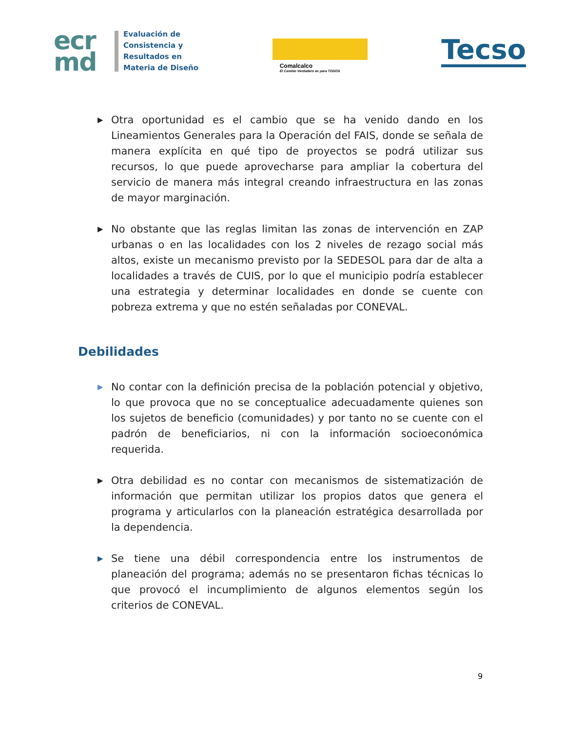ecr
md
Evaluación de
Consistencia y
Resultados en
Materia de Diseño
Comalcalco
El Cambio Verdadero es para TODOS
Tecso
▶
Otra oportunidad es el cambio que se ha venido dando en los Lineamientos Generales para la Operación del FAIS, donde se señala de manera explícita en qué tipo de proyectos se podrá utilizar sus recursos, lo que puede aprovecharse para ampliar la cobertura del servicio de manera más integral creando infraestructura en las zonas de mayor marginación.
▶
No obstante que las reglas limitan las zonas de intervención en ZAP urbanas o en las localidades con los 2 niveles de rezago social más altos, existe un mecanismo previsto por la SEDESOL para dar de alta a localidades a través de CUIS, por lo que el municipio podría establecer una estrategia y determinar localidades en donde se cuente con pobreza extrema y que no estén señaladas por CONEVAL.
Debilidades
▶
No contar con la definición precisa de la población potencial y objetivo, lo que provoca que no se conceptualice adecuadamente quienes son los sujetos de beneficio (comunidades) y por tanto no se cuente con el padrón de beneficiarios, ni con la información socioeconómica requerida.
▶
Otra debilidad es no contar con mecanismos de sistematización de información que permitan utilizar los propios datos que genera el programa y articularlos con la planeación estratégica desarrollada por la dependencia.
▶
Se tiene una débil correspondencia entre los instrumentos de planeación del programa; además no se presentaron fichas técnicas lo que provocó el incumplimiento de algunos elementos según los criterios de CONEVAL.
9